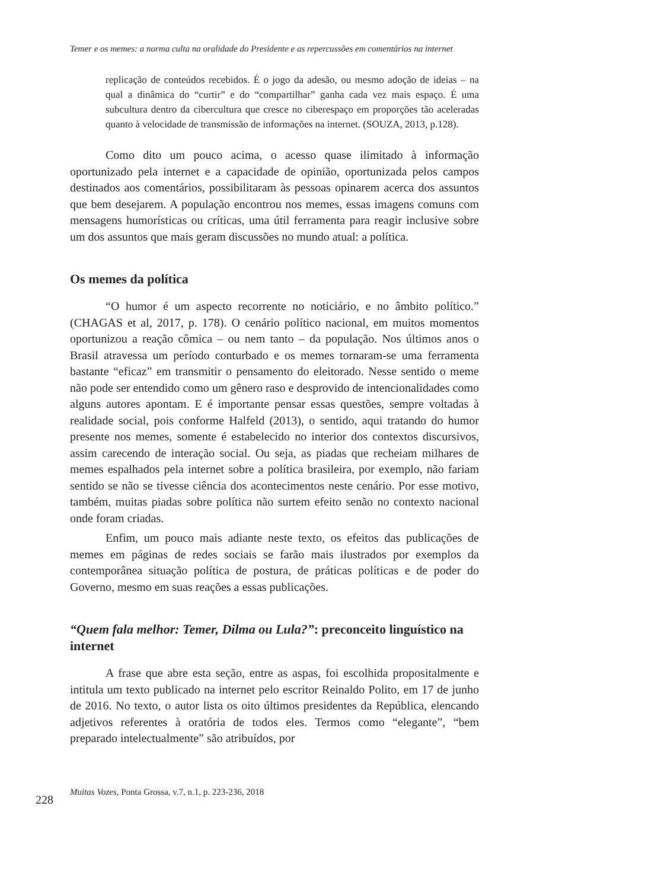Temer e os memes: a norma culta na oralidade do Presidente e as repercussões em comentários na internet
replicação de conteúdos recebidos. É o jogo da adesão, ou mesmo adoção de ideias – na qual a dinâmica do “curtir” e do “compartilhar” ganha cada vez mais espaço. É uma subcultura dentro da cibercultura que cresce no ciberespaço em proporções tão aceleradas quanto à velocidade de transmissão de informações na internet. (SOUZA, 2013, p.128).
Como dito um pouco acima, o acesso quase ilimitado à informação oportunizado pela internet e a capacidade de opinião, oportunizada pelos campos destinados aos comentários, possibilitaram às pessoas opinarem acerca dos assuntos que bem desejarem. A população encontrou nos memes, essas imagens comuns com mensagens humorísticas ou críticas, uma útil ferramenta para reagir inclusive sobre um dos assuntos que mais geram discussões no mundo atual: a política.
Os memes da política
“O humor é um aspecto recorrente no noticiário, e no âmbito político.” (CHAGAS et al, 2017, p. 178). O cenário político nacional, em muitos momentos oportunizou a reação cômica – ou nem tanto – da população. Nos últimos anos o Brasil atravessa um período conturbado e os memes tornaram-se uma ferramenta bastante “eficaz” em transmitir o pensamento do eleitorado. Nesse sentido o meme não pode ser entendido como um gênero raso e desprovido de intencionalidades como alguns autores apontam. E é importante pensar essas questões, sempre voltadas à realidade social, pois conforme Halfeld (2013), o sentido, aqui tratando do humor presente nos memes, somente é estabelecido no interior dos contextos discursivos, assim carecendo de interação social. Ou seja, as piadas que recheiam milhares de memes espalhados pela internet sobre a política brasileira, por exemplo, não fariam sentido se não se tivesse ciência dos acontecimentos neste cenário. Por esse motivo, também, muitas piadas sobre política não surtem efeito senão no contexto nacional onde foram criadas.
Enfim, um pouco mais adiante neste texto, os efeitos das publicações de memes em páginas de redes sociais se farão mais ilustrados por exemplos da contemporânea situação política de postura, de práticas políticas e de poder do Governo, mesmo em suas reações a essas publicações.
“Quem fala melhor: Temer, Dilma ou Lula?”: preconceito linguístico na internet
A frase que abre esta seção, entre as aspas, foi escolhida propositalmente e intitula um texto publicado na internet pelo escritor Reinaldo Polito, em 17 de junho de 2016. No texto, o autor lista os oito últimos presidentes da República, elencando adjetivos referentes à oratória de todos eles. Termos como “elegante”, “bem preparado intelectualmente” são atribuídos, por
228 Muitas Vozes, Ponta Grossa, v.7, n.1, p. 223-236, 2018